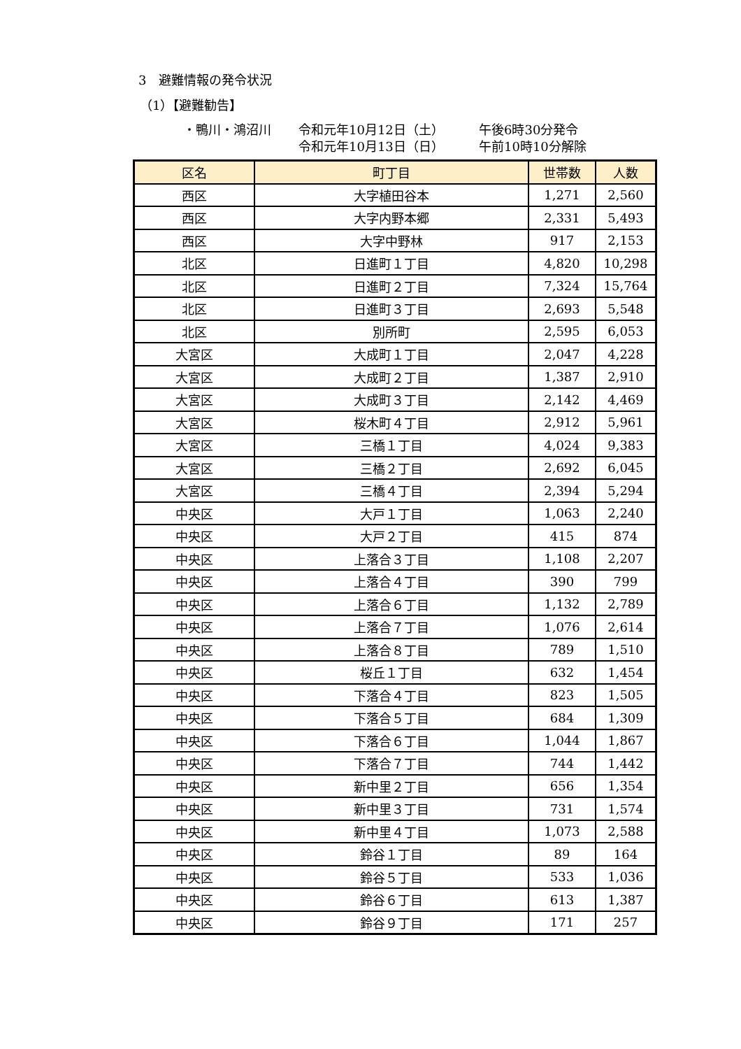3　避難情報の発令状況
（1）【避難勧告】
・鴨川・鴻沼川 令和元年10月12日（土） 午後6時30分発令
令和元年10月13日（日） 午前10時10分解除
| 区名 | 町丁目 | 世帯数 | 人数 |
| --- | --- | --- | --- |
| 西区 | 大字植田谷本 | 1,271 | 2,560 |
| 西区 | 大字内野本郷 | 2,331 | 5,493 |
| 西区 | 大字中野林 | 917 | 2,153 |
| 北区 | 日進町１丁目 | 4,820 | 10,298 |
| 北区 | 日進町２丁目 | 7,324 | 15,764 |
| 北区 | 日進町３丁目 | 2,693 | 5,548 |
| 北区 | 別所町 | 2,595 | 6,053 |
| 大宮区 | 大成町１丁目 | 2,047 | 4,228 |
| 大宮区 | 大成町２丁目 | 1,387 | 2,910 |
| 大宮区 | 大成町３丁目 | 2,142 | 4,469 |
| 大宮区 | 桜木町４丁目 | 2,912 | 5,961 |
| 大宮区 | 三橋１丁目 | 4,024 | 9,383 |
| 大宮区 | 三橋２丁目 | 2,692 | 6,045 |
| 大宮区 | 三橋４丁目 | 2,394 | 5,294 |
| 中央区 | 大戸１丁目 | 1,063 | 2,240 |
| 中央区 | 大戸２丁目 | 415 | 874 |
| 中央区 | 上落合３丁目 | 1,108 | 2,207 |
| 中央区 | 上落合４丁目 | 390 | 799 |
| 中央区 | 上落合６丁目 | 1,132 | 2,789 |
| 中央区 | 上落合７丁目 | 1,076 | 2,614 |
| 中央区 | 上落合８丁目 | 789 | 1,510 |
| 中央区 | 桜丘１丁目 | 632 | 1,454 |
| 中央区 | 下落合４丁目 | 823 | 1,505 |
| 中央区 | 下落合５丁目 | 684 | 1,309 |
| 中央区 | 下落合６丁目 | 1,044 | 1,867 |
| 中央区 | 下落合７丁目 | 744 | 1,442 |
| 中央区 | 新中里２丁目 | 656 | 1,354 |
| 中央区 | 新中里３丁目 | 731 | 1,574 |
| 中央区 | 新中里４丁目 | 1,073 | 2,588 |
| 中央区 | 鈴谷１丁目 | 89 | 164 |
| 中央区 | 鈴谷５丁目 | 533 | 1,036 |
| 中央区 | 鈴谷６丁目 | 613 | 1,387 |
| 中央区 | 鈴谷９丁目 | 171 | 257 |